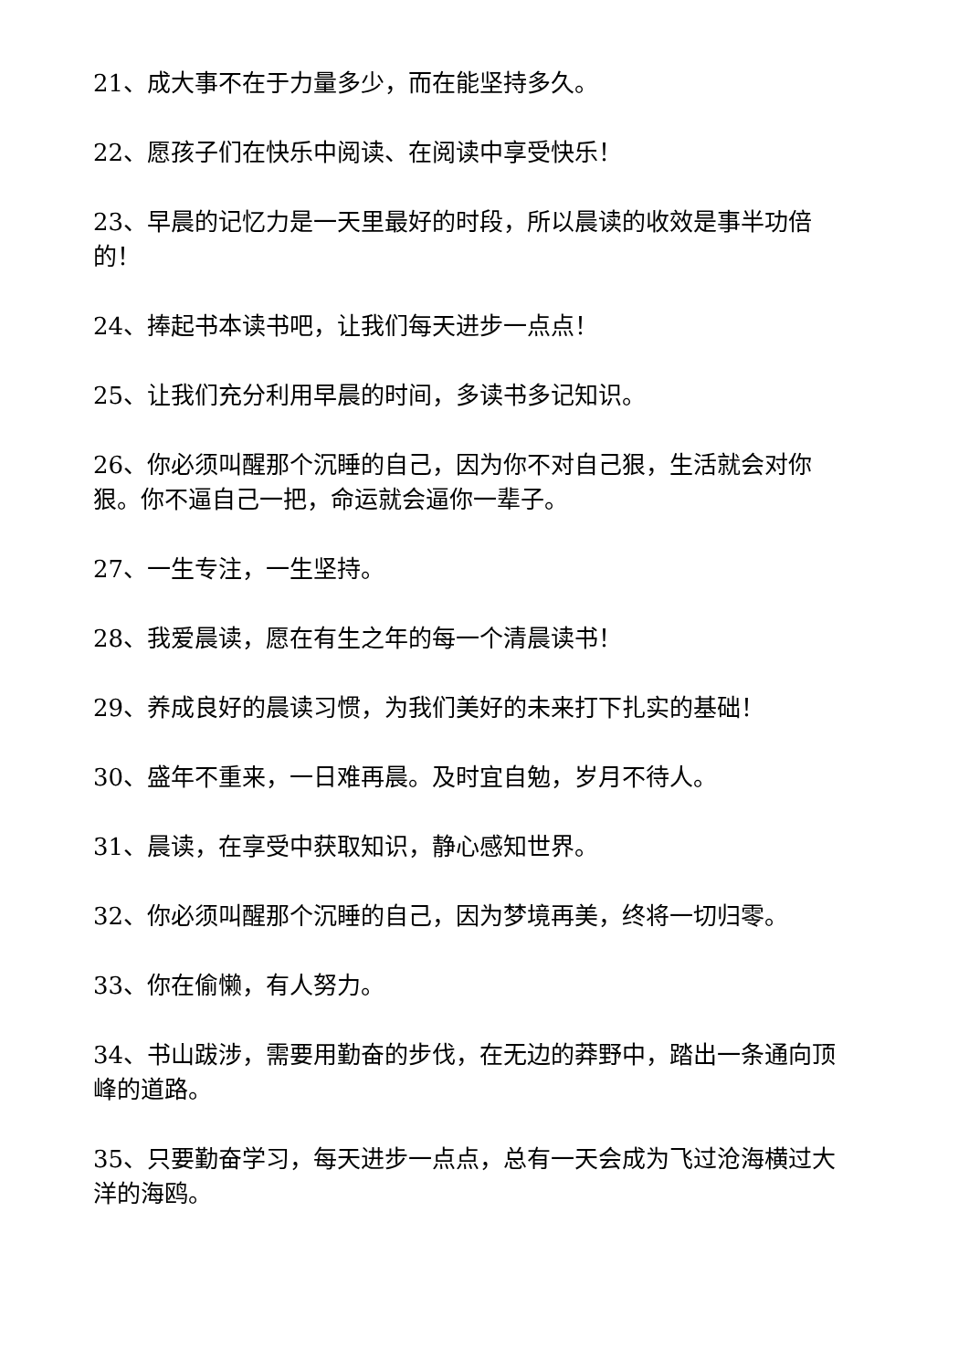21、成大事不在于力量多少，而在能坚持多久。
22、愿孩子们在快乐中阅读、在阅读中享受快乐！
23、早晨的记忆力是一天里最好的时段，所以晨读的收效是事半功倍的！
24、捧起书本读书吧，让我们每天进步一点点！
25、让我们充分利用早晨的时间，多读书多记知识。
26、你必须叫醒那个沉睡的自己，因为你不对自己狠，生活就会对你狠。你不逼自己一把，命运就会逼你一辈子。
27、一生专注，一生坚持。
28、我爱晨读，愿在有生之年的每一个清晨读书！
29、养成良好的晨读习惯，为我们美好的未来打下扎实的基础！
30、盛年不重来，一日难再晨。及时宜自勉，岁月不待人。
31、晨读，在享受中获取知识，静心感知世界。
32、你必须叫醒那个沉睡的自己，因为梦境再美，终将一切归零。
33、你在偷懒，有人努力。
34、书山跋涉，需要用勤奋的步伐，在无边的莽野中，踏出一条通向顶峰的道路。
35、只要勤奋学习，每天进步一点点，总有一天会成为飞过沧海横过大洋的海鸥。